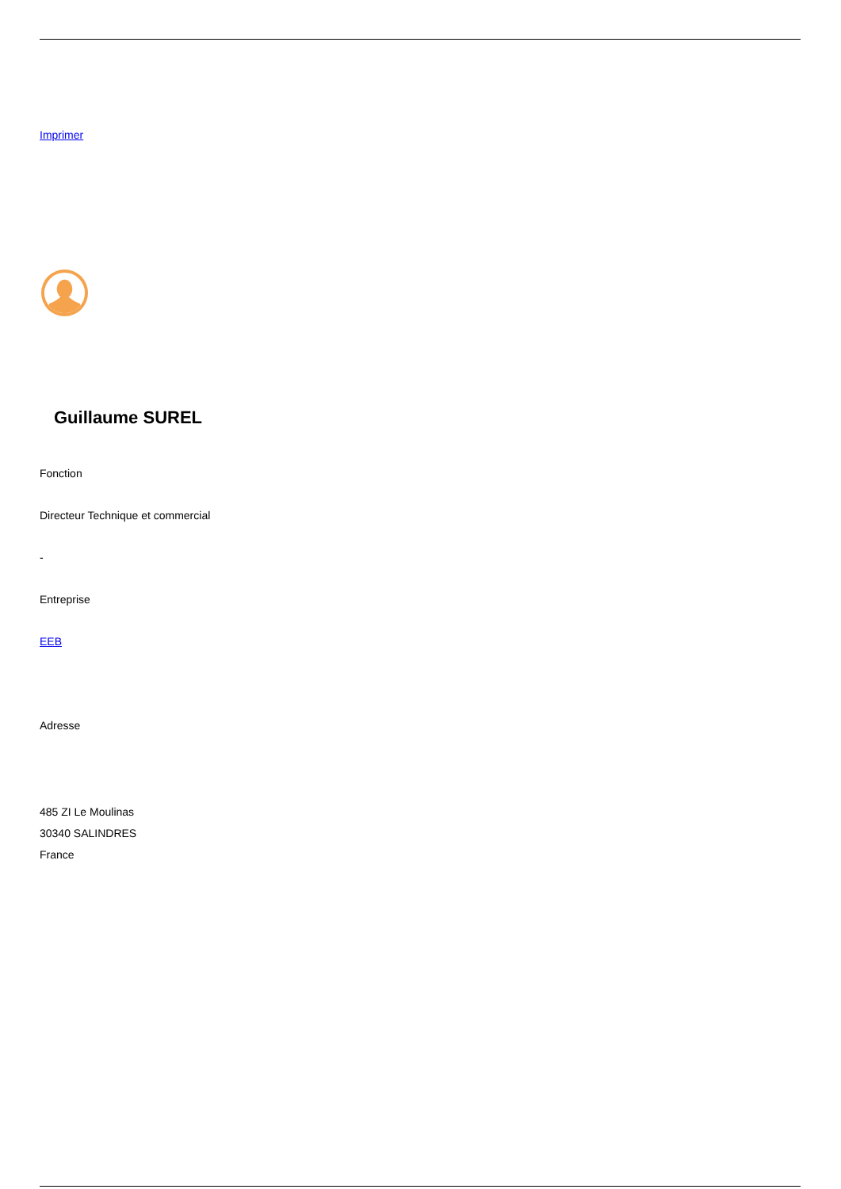Imprimer
Guillaume SUREL
Fonction
Directeur Technique et commercial
-
Entreprise
EEB
Adresse
485 ZI Le Moulinas
30340 SALINDRES
France